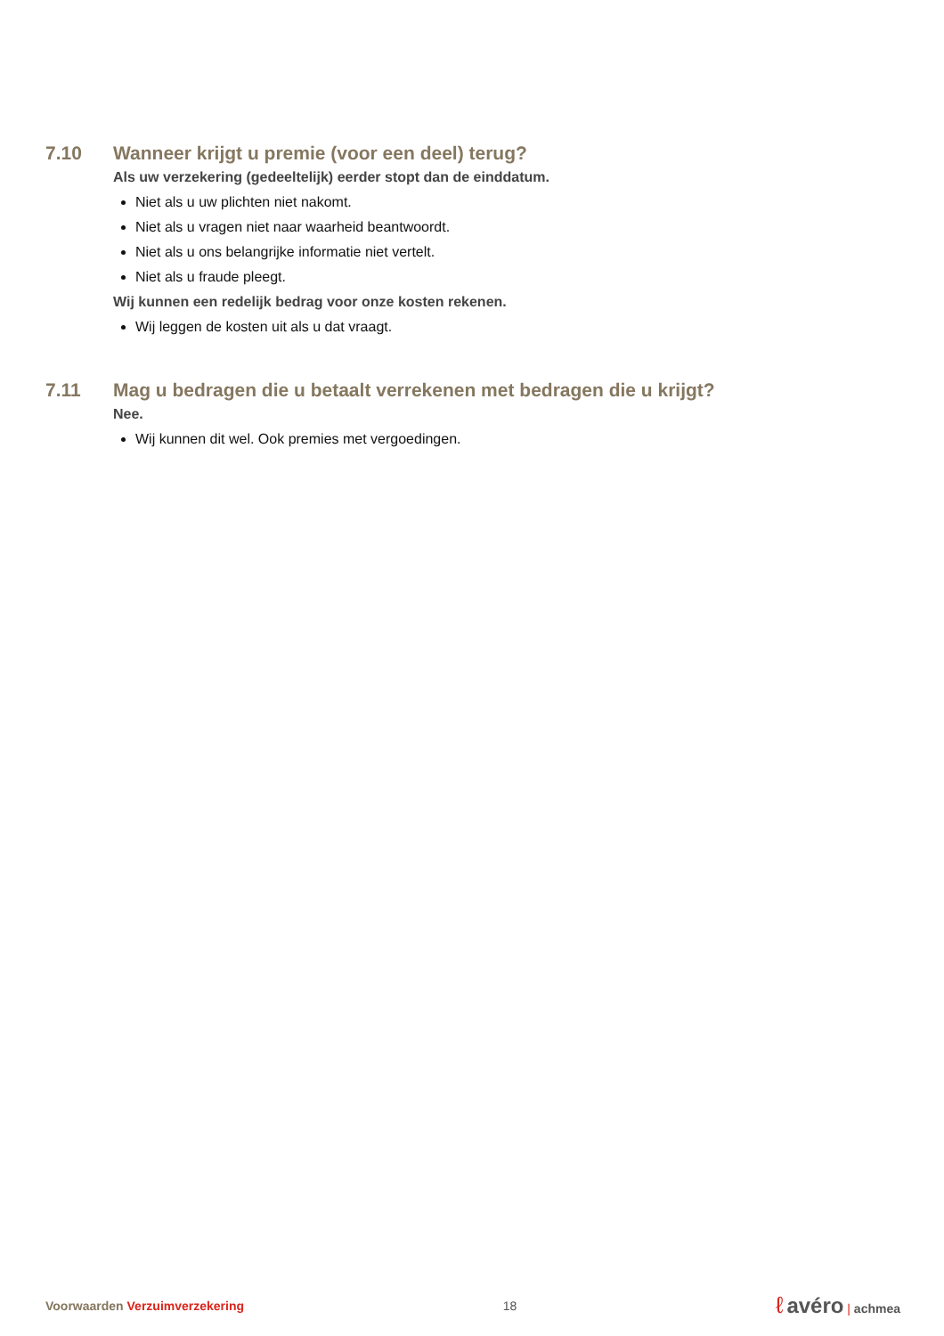7.10 Wanneer krijgt u premie (voor een deel) terug?
Als uw verzekering (gedeeltelijk) eerder stopt dan de einddatum.
Niet als u uw plichten niet nakomt.
Niet als u vragen niet naar waarheid beantwoordt.
Niet als u ons belangrijke informatie niet vertelt.
Niet als u fraude pleegt.
Wij kunnen een redelijk bedrag voor onze kosten rekenen.
Wij leggen de kosten uit als u dat vraagt.
7.11 Mag u bedragen die u betaalt verrekenen met bedragen die u krijgt?
Nee.
Wij kunnen dit wel. Ook premies met vergoedingen.
Voorwaarden Verzuimverzekering 18 ℓ avéro | achmea